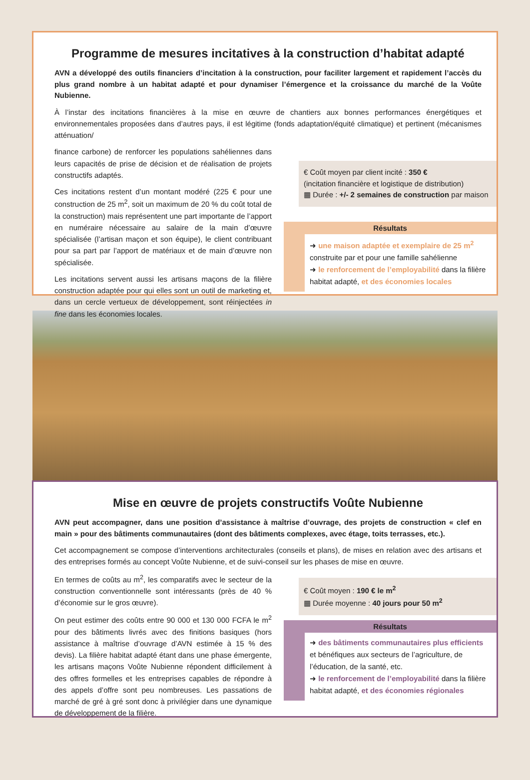Programme de mesures incitatives à la construction d’habitat adapté
AVN a développé des outils financiers d’incitation à la construction, pour faciliter largement et rapidement l’accès du plus grand nombre à un habitat adapté et pour dynamiser l’émergence et la croissance du marché de la Voûte Nubienne.
À l’instar des incitations financières à la mise en œuvre de chantiers aux bonnes performances énergétiques et environnementales proposées dans d’autres pays, il est légitime (fonds adaptation/équité climatique) et pertinent (mécanismes atténuation/
finance carbone) de renforcer les populations sahéliennes dans leurs capacités de prise de décision et de réalisation de projets constructifs adaptés.
Ces incitations restent d’un montant modéré (225 € pour une construction de 25 m<sup>2</sup>, soit un maximum de 20 % du coût total de la construction) mais représentent une part importante de l’apport en numéraire nécessaire au salaire de la main d’œuvre spécialisée (l’artisan maçon et son équipe), le client contribuant pour sa part par l’apport de matériaux et de main d’œuvre non spécialisée.
Les incitations servent aussi les artisans maçons de la filière construction adaptée pour qui elles sont un outil de marketing et, dans un cercle vertueux de développement, sont réinjectées in fine dans les économies locales.
€ Coût moyen par client incité : 350 €
(incitation financière et logistique de distribution)
▦ Durée : +/- 2 semaines de construction par maison
Résultats
➜ une maison adaptée et exemplaire de 25 m<sup>2</sup>
construite par et pour une famille sahélienne
➜ le renforcement de l’employabilité dans la filière habitat adapté, et des économies locales
Mise en œuvre de projets constructifs Voûte Nubienne
AVN peut accompagner, dans une position d’assistance à maîtrise d’ouvrage, des projets de construction « clef en main » pour des bâtiments communautaires (dont des bâtiments complexes, avec étage, toits terrasses, etc.).
Cet accompagnement se compose d’interventions architecturales (conseils et plans), de mises en relation avec des artisans et des entreprises formés au concept Voûte Nubienne, et de suivi-conseil sur les phases de mise en œuvre.
En termes de coûts au m<sup>2</sup>, les comparatifs avec le secteur de la construction conventionnelle sont intéressants (près de 40 % d’économie sur le gros œuvre).
On peut estimer des coûts entre 90 000 et 130 000 FCFA le m<sup>2</sup> pour des bâtiments livrés avec des finitions basiques (hors assistance à maîtrise d’ouvrage d’AVN estimée à 15 % des devis). La filière habitat adapté étant dans une phase émergente, les artisans maçons Voûte Nubienne répondent difficilement à des offres formelles et les entreprises capables de répondre à des appels d’offre sont peu nombreuses. Les passations de marché de gré à gré sont donc à privilégier dans une dynamique de développement de la filière.
€ Coût moyen : 190 € le m<sup>2</sup>
▦ Durée moyenne : 40 jours pour 50 m<sup>2</sup>
Résultats
➜ des bâtiments communautaires plus efficients
et bénéfiques aux secteurs de l’agriculture, de l’éducation, de la santé, etc.
➜ le renforcement de l’employabilité dans la filière habitat adapté, et des économies régionales